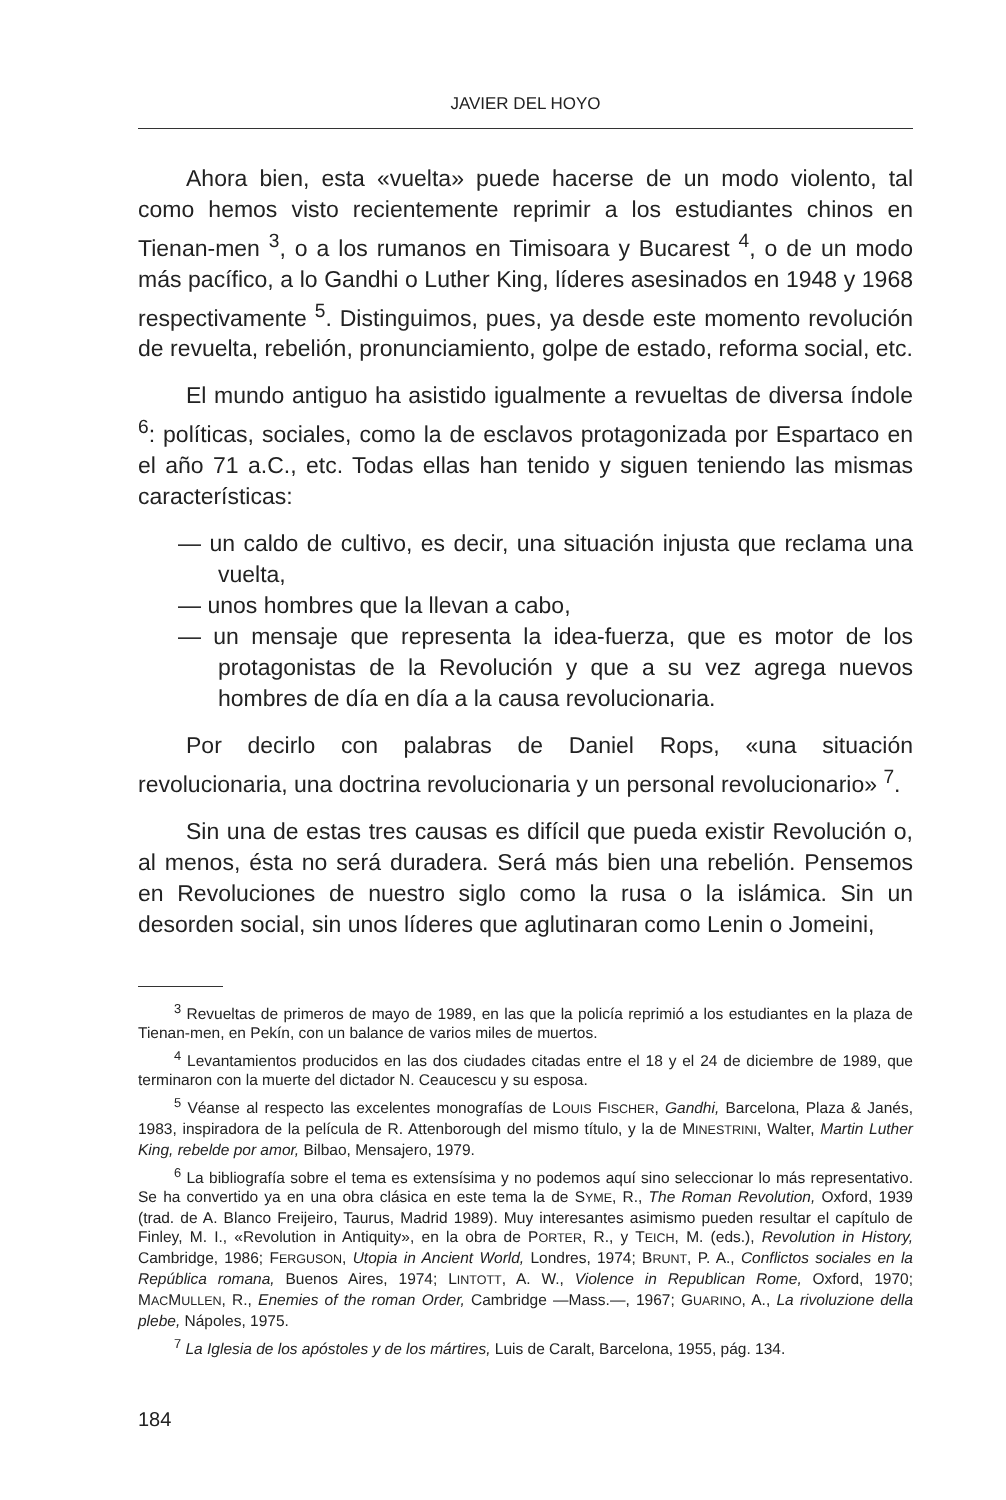JAVIER DEL HOYO
Ahora bien, esta «vuelta» puede hacerse de un modo violento, tal como hemos visto recientemente reprimir a los estudiantes chinos en Tienan-men <sup>3</sup>, o a los rumanos en Timisoara y Bucarest <sup>4</sup>, o de un modo más pacífico, a lo Gandhi o Luther King, líderes asesinados en 1948 y 1968 respectivamente <sup>5</sup>. Distinguimos, pues, ya desde este momento revolución de revuelta, rebelión, pronunciamiento, golpe de estado, reforma social, etc.
El mundo antiguo ha asistido igualmente a revueltas de diversa índole <sup>6</sup>: políticas, sociales, como la de esclavos protagonizada por Espartaco en el año 71 a.C., etc. Todas ellas han tenido y siguen teniendo las mismas características:
— un caldo de cultivo, es decir, una situación injusta que reclama una vuelta,
— unos hombres que la llevan a cabo,
— un mensaje que representa la idea-fuerza, que es motor de los protagonistas de la Revolución y que a su vez agrega nuevos hombres de día en día a la causa revolucionaria.
Por decirlo con palabras de Daniel Rops, «una situación revolucionaria, una doctrina revolucionaria y un personal revolucionario» <sup>7</sup>.
Sin una de estas tres causas es difícil que pueda existir Revolución o, al menos, ésta no será duradera. Será más bien una rebelión. Pensemos en Revoluciones de nuestro siglo como la rusa o la islámica. Sin un desorden social, sin unos líderes que aglutinaran como Lenin o Jomeini,
<sup>3</sup> Revueltas de primeros de mayo de 1989, en las que la policía reprimió a los estudiantes en la plaza de Tienan-men, en Pekín, con un balance de varios miles de muertos.
<sup>4</sup> Levantamientos producidos en las dos ciudades citadas entre el 18 y el 24 de diciembre de 1989, que terminaron con la muerte del dictador N. Ceaucescu y su esposa.
<sup>5</sup> Véanse al respecto las excelentes monografías de LOUIS FISCHER, Gandhi, Barcelona, Plaza & Janés, 1983, inspiradora de la película de R. Attenborough del mismo título, y la de MINESTRINI, Walter, Martin Luther King, rebelde por amor, Bilbao, Mensajero, 1979.
<sup>6</sup> La bibliografía sobre el tema es extensísima y no podemos aquí sino seleccionar lo más representativo. Se ha convertido ya en una obra clásica en este tema la de SYME, R., The Roman Revolution, Oxford, 1939 (trad. de A. Blanco Freijeiro, Taurus, Madrid 1989). Muy interesantes asimismo pueden resultar el capítulo de Finley, M. I., «Revolution in Antiquity», en la obra de PORTER, R., y TEICH, M. (eds.), Revolution in History, Cambridge, 1986; FERGUSON, Utopia in Ancient World, Londres, 1974; BRUNT, P. A., Conflictos sociales en la República romana, Buenos Aires, 1974; LINTOTT, A. W., Violence in Republican Rome, Oxford, 1970; MACMULLEN, R., Enemies of the roman Order, Cambridge —Mass.—, 1967; GUARINO, A., La rivoluzione della plebe, Nápoles, 1975.
<sup>7</sup> La Iglesia de los apóstoles y de los mártires, Luis de Caralt, Barcelona, 1955, pág. 134.
184